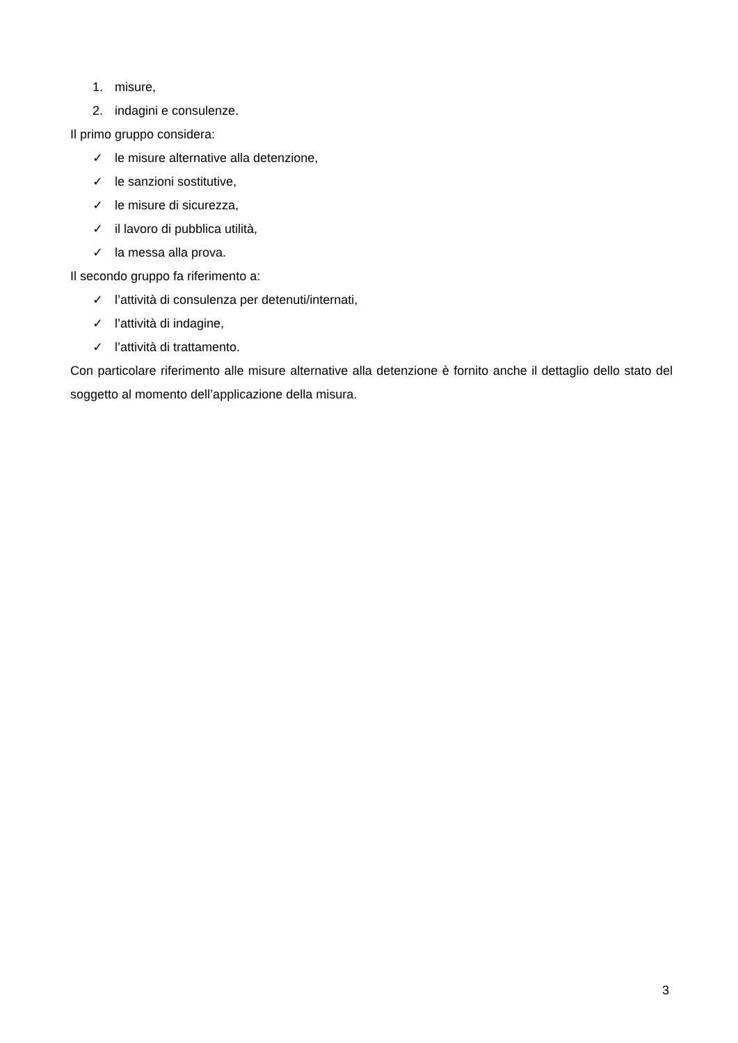1. misure,
2. indagini e consulenze.
Il primo gruppo considera:
✓ le misure alternative alla detenzione,
✓ le sanzioni sostitutive,
✓ le misure di sicurezza,
✓ il lavoro di pubblica utilità,
✓ la messa alla prova.
Il secondo gruppo fa riferimento a:
✓ l’attività di consulenza per detenuti/internati,
✓ l’attività di indagine,
✓ l’attività di trattamento.
Con particolare riferimento alle misure alternative alla detenzione è fornito anche il dettaglio dello stato del soggetto al momento dell’applicazione della misura.
3